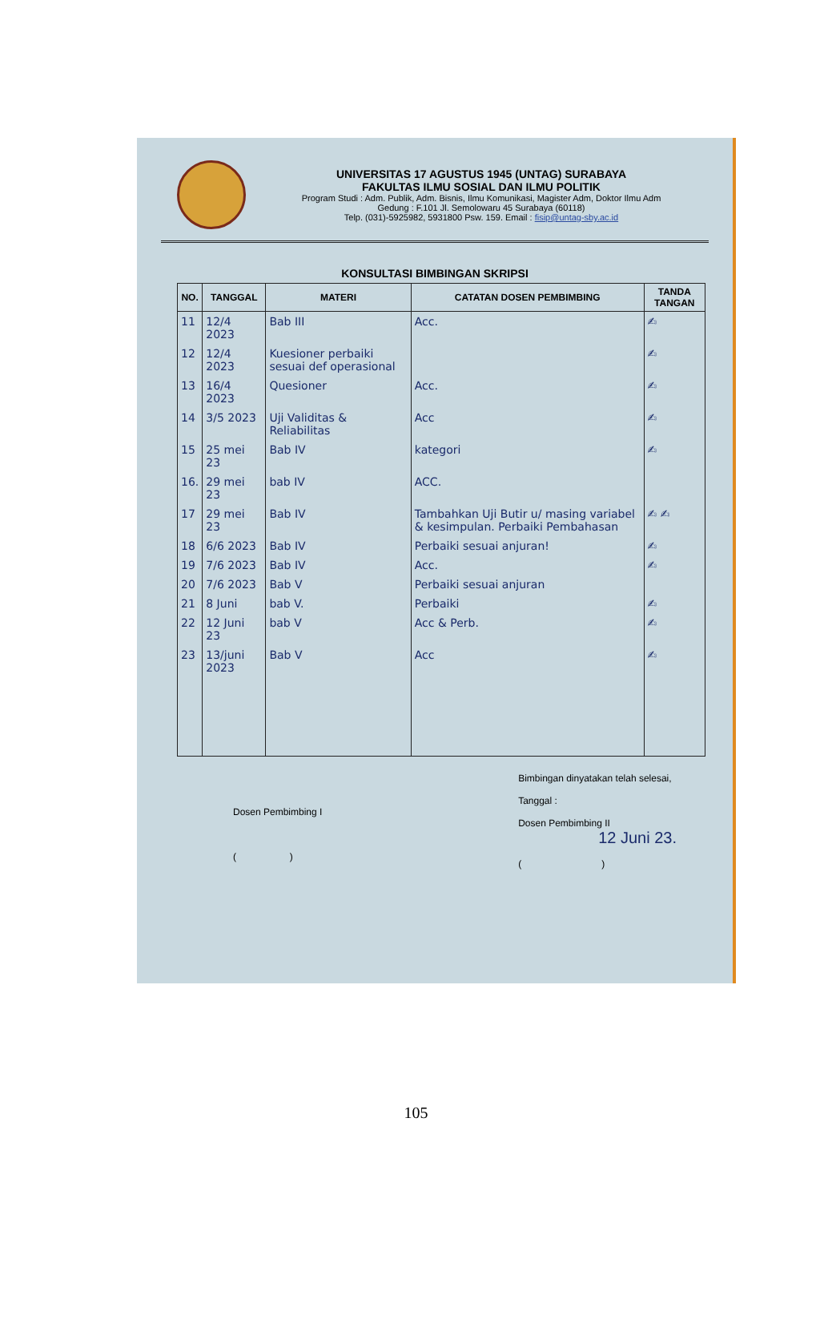UNIVERSITAS 17 AGUSTUS 1945 (UNTAG) SURABAYA
FAKULTAS ILMU SOSIAL DAN ILMU POLITIK
Program Studi : Adm. Publik, Adm. Bisnis, Ilmu Komunikasi, Magister Adm, Doktor Ilmu Adm
Gedung : F.101 Jl. Semolowaru 45 Surabaya (60118)
Telp. (031)-5925982, 5931800 Psw. 159. Email : fisip@untag-sby.ac.id
KONSULTASI BIMBINGAN SKRIPSI
| NO. | TANGGAL | MATERI | CATATAN DOSEN PEMBIMBING | TANDA TANGAN |
| --- | --- | --- | --- | --- |
| 11 | 12/4 2023 | Bab III | Acc. | ✍ |
| 12 | 12/4 2023 | Kuesioner perbaiki sesuai def operasional | | ✍ |
| 13 | 16/4 2023 | Quesioner | Acc. | ✍ |
| 14 | 3/5 2023 | Uji Validitas & Reliabilitas | Acc | ✍ |
| 15 | 25 mei 23 | Bab IV | kategori | ✍ |
| 16. | 29 mei 23 | bab IV | ACC. | |
| 17 | 29 mei 23 | Bab IV | Tambahkan Uji Butir u/ masing variabel & kesimpulan. Perbaiki Pembahasan | ✍ ✍ |
| 18 | 6/6 2023 | Bab IV | Perbaiki sesuai anjuran! | ✍ |
| 19 | 7/6 2023 | Bab IV | Acc. | ✍ |
| 20 | 7/6 2023 | Bab V | Perbaiki sesuai anjuran | |
| 21 | 8 Juni | bab V. | Perbaiki | ✍ |
| 22 | 12 Juni 23 | bab V | Acc & Perb. | ✍ |
| 23 | 13/juni 2023 | Bab V | Acc | ✍ |
Dosen Pembimbing I
( )
Bimbingan dinyatakan telah selesai,
Tanggal :
Dosen Pembimbing II
12 Juni 23.
( )
105